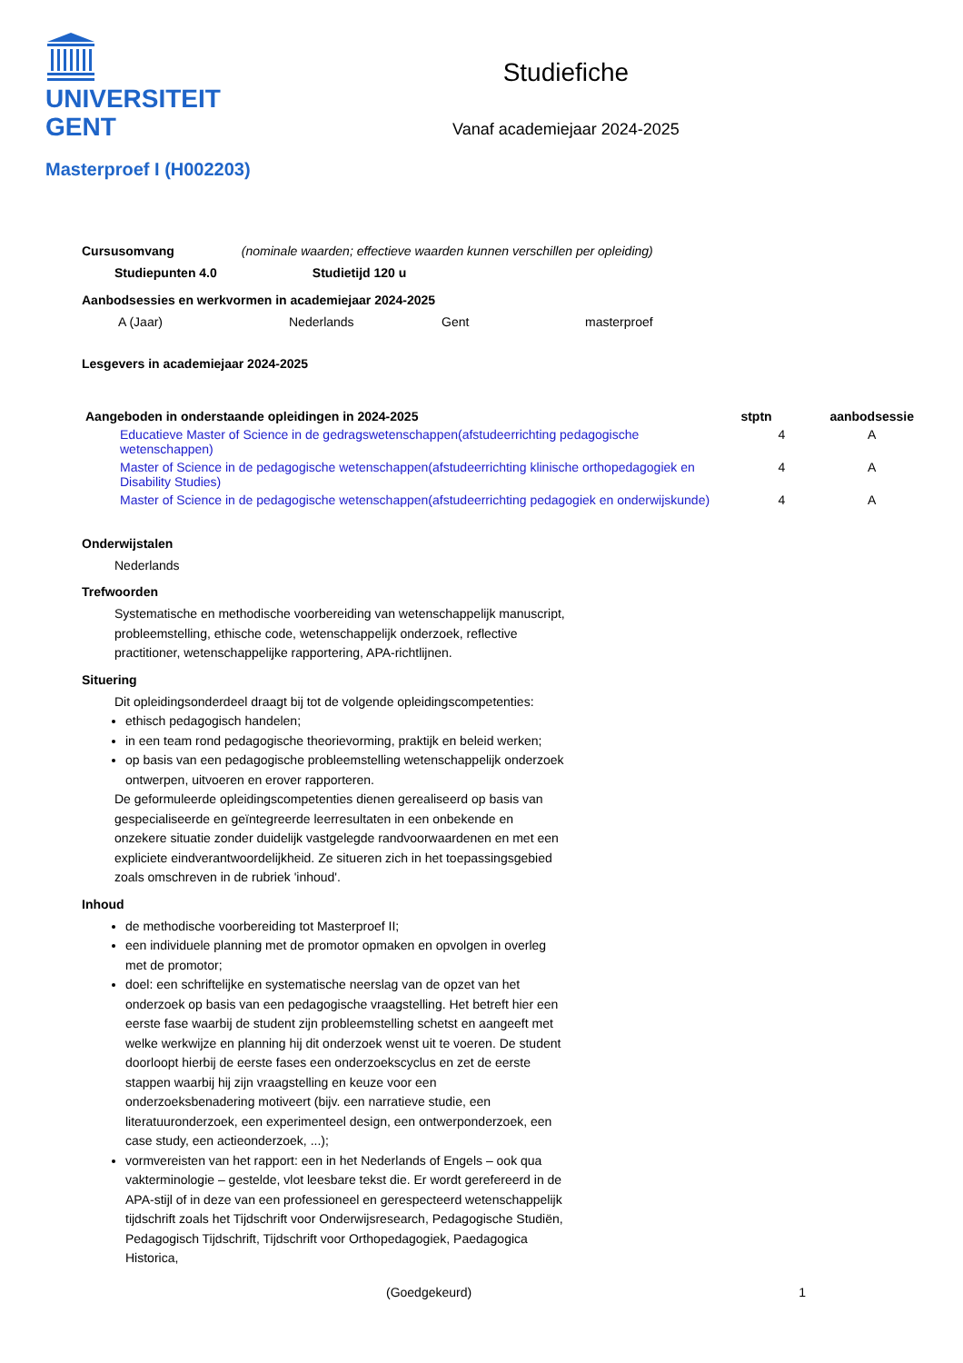UNIVERSITEIT
GENT
Studiefiche
Vanaf academiejaar 2024-2025
Masterproef I (H002203)
Cursusomvang (nominale waarden; effectieve waarden kunnen verschillen per opleiding)
Studiepunten 4.0 Studietijd 120 u
Aanbodsessies en werkvormen in academiejaar 2024-2025
| A (Jaar) | Nederlands | Gent | masterproef |
Lesgevers in academiejaar 2024-2025
| Aangeboden in onderstaande opleidingen in 2024-2025 | | stptn | aanbodsessie |
| --- | --- | --- | --- |
| | Educatieve Master of Science in de gedragswetenschappen(afstudeerrichting pedagogische wetenschappen) | 4 | A |
| | Master of Science in de pedagogische wetenschappen(afstudeerrichting klinische orthopedagogiek en Disability Studies) | 4 | A |
| | Master of Science in de pedagogische wetenschappen(afstudeerrichting pedagogiek en onderwijskunde) | 4 | A |
Onderwijstalen
Nederlands
Trefwoorden
Systematische en methodische voorbereiding van wetenschappelijk manuscript, probleemstelling, ethische code, wetenschappelijk onderzoek, reflective practitioner, wetenschappelijke rapportering, APA-richtlijnen.
Situering
Dit opleidingsonderdeel draagt bij tot de volgende opleidingscompetenties:
ethisch pedagogisch handelen;
in een team rond pedagogische theorievorming, praktijk en beleid werken;
op basis van een pedagogische probleemstelling wetenschappelijk onderzoek ontwerpen, uitvoeren en erover rapporteren.
De geformuleerde opleidingscompetenties dienen gerealiseerd op basis van gespecialiseerde en geïntegreerde leerresultaten in een onbekende en onzekere situatie zonder duidelijk vastgelegde randvoorwaardenen en met een expliciete eindverantwoordelijkheid. Ze situeren zich in het toepassingsgebied zoals omschreven in de rubriek 'inhoud'.
Inhoud
de methodische voorbereiding tot Masterproef II;
een individuele planning met de promotor opmaken en opvolgen in overleg met de promotor;
doel: een schriftelijke en systematische neerslag van de opzet van het onderzoek op basis van een pedagogische vraagstelling. Het betreft hier een eerste fase waarbij de student zijn probleemstelling schetst en aangeeft met welke werkwijze en planning hij dit onderzoek wenst uit te voeren. De student doorloopt hierbij de eerste fases een onderzoekscyclus en zet de eerste stappen waarbij hij zijn vraagstelling en keuze voor een onderzoeksbenadering motiveert (bijv. een narratieve studie, een literatuuronderzoek, een experimenteel design, een ontwerponderzoek, een case study, een actieonderzoek, ...);
vormvereisten van het rapport: een in het Nederlands of Engels – ook qua vakterminologie – gestelde, vlot leesbare tekst die. Er wordt gerefereerd in de APA-stijl of in deze van een professioneel en gerespecteerd wetenschappelijk tijdschrift zoals het Tijdschrift voor Onderwijsresearch, Pedagogische Studiën, Pedagogisch Tijdschrift, Tijdschrift voor Orthopedagogiek, Paedagogica Historica,
(Goedgekeurd) 1